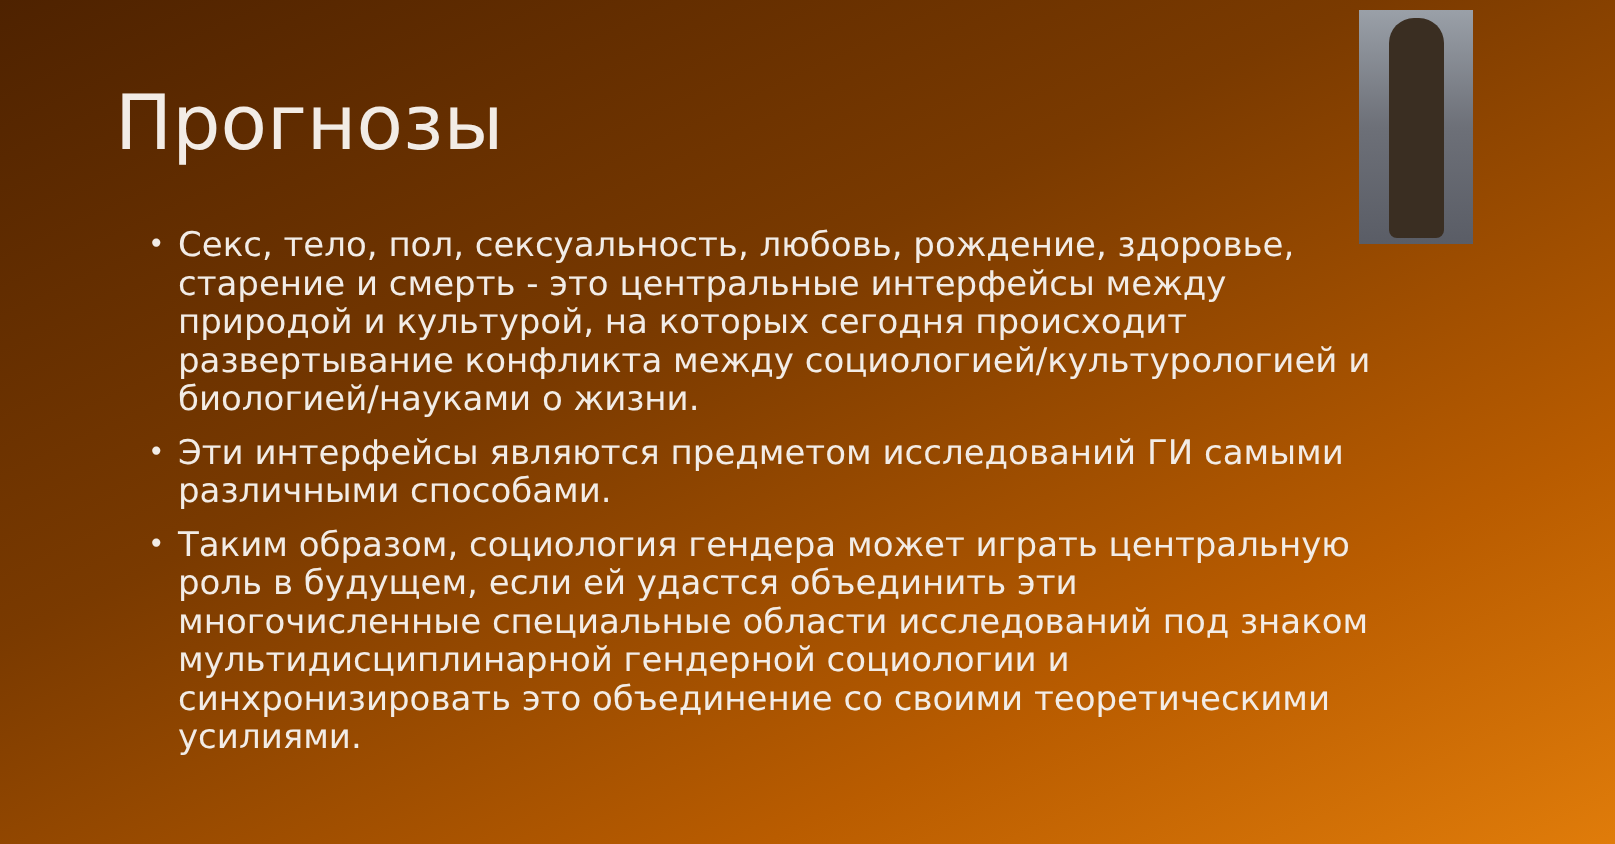Прогнозы
• Секс, тело, пол, сексуальность, любовь, рождение, здоровье, старение и смерть - это центральные интерфейсы между природой и культурой, на которых сегодня происходит развертывание конфликта между социологией/культурологией и биологией/науками о жизни.
• Эти интерфейсы являются предметом исследований ГИ самыми различными способами.
• Таким образом, социология гендера может играть центральную роль в будущем, если ей удастся объединить эти многочисленные специальные области исследований под знаком мультидисциплинарной гендерной социологии и синхронизировать это объединение со своими теоретическими усилиями.